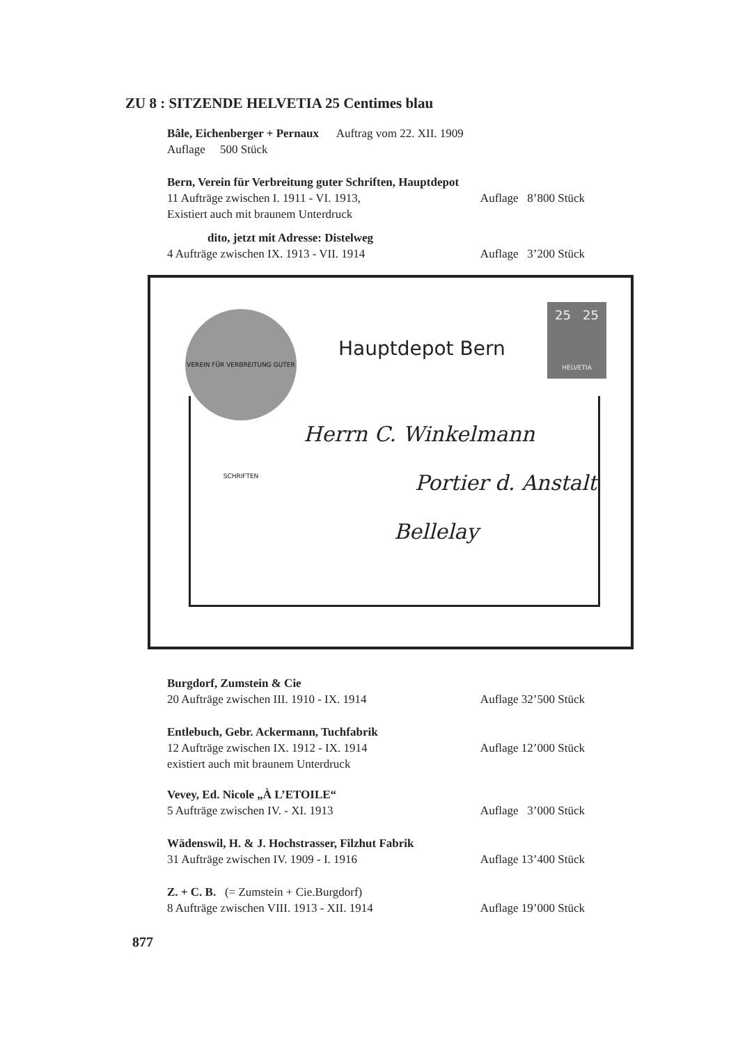ZU 8 : SITZENDE HELVETIA 25 Centimes blau
Bâle, Eichenberger + Pernaux Auftrag vom 22. XII. 1909
Auflage 500 Stück
Bern, Verein für Verbreitung guter Schriften, Hauptdepot
11 Aufträge zwischen I. 1911 - VI. 1913, Auflage 8’800 Stück
Existiert auch mit braunem Unterdruck
dito, jetzt mit Adresse: Distelweg
4 Aufträge zwischen IX. 1913 - VII. 1914 Auflage 3’200 Stück
VEREIN FÜR VERBREITUNG GUTER SCHRIFTEN
Hauptdepot Bern
25 25
HELVETIA
Herrn C. Winkelmann
Portier d. Anstalt
Bellelay
Burgdorf, Zumstein & Cie
20 Aufträge zwischen III. 1910 - IX. 1914 Auflage 32’500 Stück
Entlebuch, Gebr. Ackermann, Tuchfabrik
12 Aufträge zwischen IX. 1912 - IX. 1914 Auflage 12’000 Stück
existiert auch mit braunem Unterdruck
Vevey, Ed. Nicole „À L’ETOILE“
5 Aufträge zwischen IV. - XI. 1913 Auflage 3’000 Stück
Wädenswil, H. & J. Hochstrasser, Filzhut Fabrik
31 Aufträge zwischen IV. 1909 - I. 1916 Auflage 13’400 Stück
Z. + C. B. (= Zumstein + Cie.Burgdorf)
8 Aufträge zwischen VIII. 1913 - XII. 1914 Auflage 19’000 Stück
877